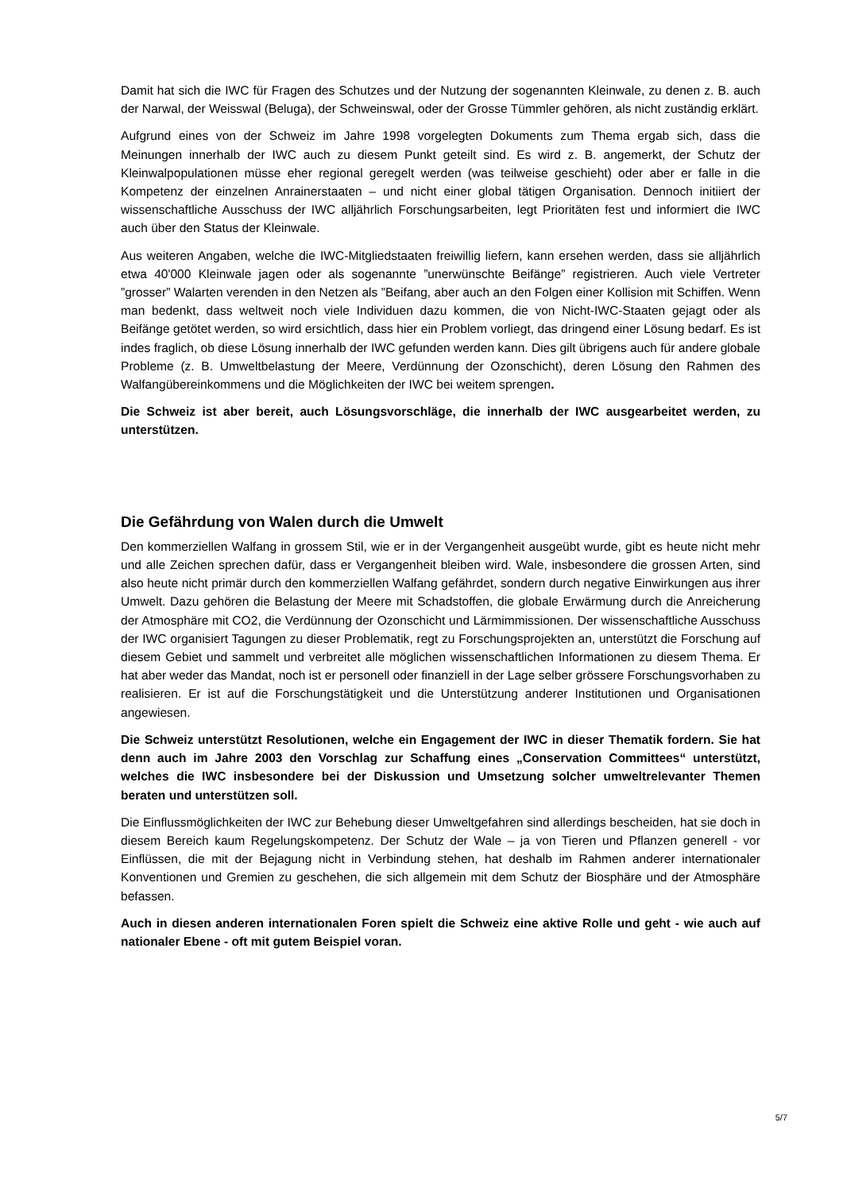Damit hat sich die IWC für Fragen des Schutzes und der Nutzung der sogenannten Kleinwale, zu denen z. B. auch der Narwal, der Weisswal (Beluga), der Schweinswal, oder der Grosse Tümmler gehören, als nicht zuständig erklärt.
Aufgrund eines von der Schweiz im Jahre 1998 vorgelegten Dokuments zum Thema ergab sich, dass die Meinungen innerhalb der IWC auch zu diesem Punkt geteilt sind. Es wird z. B. angemerkt, der Schutz der Kleinwalpopulationen müsse eher regional geregelt werden (was teilweise geschieht) oder aber er falle in die Kompetenz der einzelnen Anrainerstaaten – und nicht einer global tätigen Organisation. Dennoch initiiert der wissenschaftliche Ausschuss der IWC alljährlich Forschungsarbeiten, legt Prioritäten fest und informiert die IWC auch über den Status der Kleinwale.
Aus weiteren Angaben, welche die IWC-Mitgliedstaaten freiwillig liefern, kann ersehen werden, dass sie alljährlich etwa 40'000 Kleinwale jagen oder als sogenannte ”unerwünschte Beifänge” registrieren. Auch viele Vertreter ”grosser” Walarten verenden in den Netzen als ”Beifang, aber auch an den Folgen einer Kollision mit Schiffen. Wenn man bedenkt, dass weltweit noch viele Individuen dazu kommen, die von Nicht-IWC-Staaten gejagt oder als Beifänge getötet werden, so wird ersichtlich, dass hier ein Problem vorliegt, das dringend einer Lösung bedarf. Es ist indes fraglich, ob diese Lösung innerhalb der IWC gefunden werden kann. Dies gilt übrigens auch für andere globale Probleme (z. B. Umweltbelastung der Meere, Verdünnung der Ozonschicht), deren Lösung den Rahmen des Walfangübereinkommens und die Möglichkeiten der IWC bei weitem sprengen.
Die Schweiz ist aber bereit, auch Lösungsvorschläge, die innerhalb der IWC ausgearbeitet werden, zu unterstützen.
Die Gefährdung von Walen durch die Umwelt
Den kommerziellen Walfang in grossem Stil, wie er in der Vergangenheit ausgeübt wurde, gibt es heute nicht mehr und alle Zeichen sprechen dafür, dass er Vergangenheit bleiben wird. Wale, insbesondere die grossen Arten, sind also heute nicht primär durch den kommerziellen Walfang gefährdet, sondern durch negative Einwirkungen aus ihrer Umwelt. Dazu gehören die Belastung der Meere mit Schadstoffen, die globale Erwärmung durch die Anreicherung der Atmosphäre mit CO2, die Verdünnung der Ozonschicht und Lärmimmissionen. Der wissenschaftliche Ausschuss der IWC organisiert Tagungen zu dieser Problematik, regt zu Forschungsprojekten an, unterstützt die Forschung auf diesem Gebiet und sammelt und verbreitet alle möglichen wissenschaftlichen Informationen zu diesem Thema. Er hat aber weder das Mandat, noch ist er personell oder finanziell in der Lage selber grössere Forschungsvorhaben zu realisieren. Er ist auf die Forschungstätigkeit und die Unterstützung anderer Institutionen und Organisationen angewiesen.
Die Schweiz unterstützt Resolutionen, welche ein Engagement der IWC in dieser Thematik fordern. Sie hat denn auch im Jahre 2003 den Vorschlag zur Schaffung eines „Conservation Committees“ unterstützt, welches die IWC insbesondere bei der Diskussion und Umsetzung solcher umweltrelevanter Themen beraten und unterstützen soll.
Die Einflussmöglichkeiten der IWC zur Behebung dieser Umweltgefahren sind allerdings bescheiden, hat sie doch in diesem Bereich kaum Regelungskompetenz. Der Schutz der Wale – ja von Tieren und Pflanzen generell - vor Einflüssen, die mit der Bejagung nicht in Verbindung stehen, hat deshalb im Rahmen anderer internationaler Konventionen und Gremien zu geschehen, die sich allgemein mit dem Schutz der Biosphäre und der Atmosphäre befassen.
Auch in diesen anderen internationalen Foren spielt die Schweiz eine aktive Rolle und geht - wie auch auf nationaler Ebene - oft mit gutem Beispiel voran.
5/7